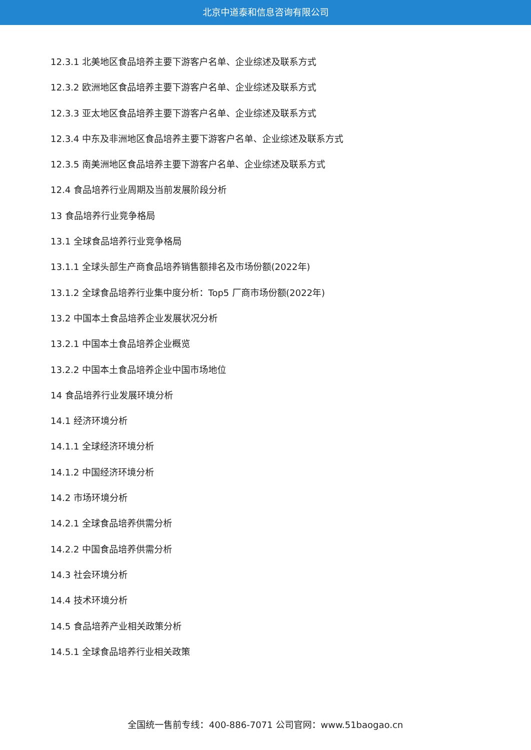北京中道泰和信息咨询有限公司
12.3.1 北美地区食品培养主要下游客户名单、企业综述及联系方式
12.3.2 欧洲地区食品培养主要下游客户名单、企业综述及联系方式
12.3.3 亚太地区食品培养主要下游客户名单、企业综述及联系方式
12.3.4 中东及非洲地区食品培养主要下游客户名单、企业综述及联系方式
12.3.5 南美洲地区食品培养主要下游客户名单、企业综述及联系方式
12.4 食品培养行业周期及当前发展阶段分析
13 食品培养行业竞争格局
13.1 全球食品培养行业竞争格局
13.1.1 全球头部生产商食品培养销售额排名及市场份额(2022年)
13.1.2 全球食品培养行业集中度分析：Top5 厂商市场份额(2022年)
13.2 中国本土食品培养企业发展状况分析
13.2.1 中国本土食品培养企业概览
13.2.2 中国本土食品培养企业中国市场地位
14 食品培养行业发展环境分析
14.1 经济环境分析
14.1.1 全球经济环境分析
14.1.2 中国经济环境分析
14.2 市场环境分析
14.2.1 全球食品培养供需分析
14.2.2 中国食品培养供需分析
14.3 社会环境分析
14.4 技术环境分析
14.5 食品培养产业相关政策分析
14.5.1 全球食品培养行业相关政策
全国统一售前专线：400-886-7071 公司官网：www.51baogao.cn